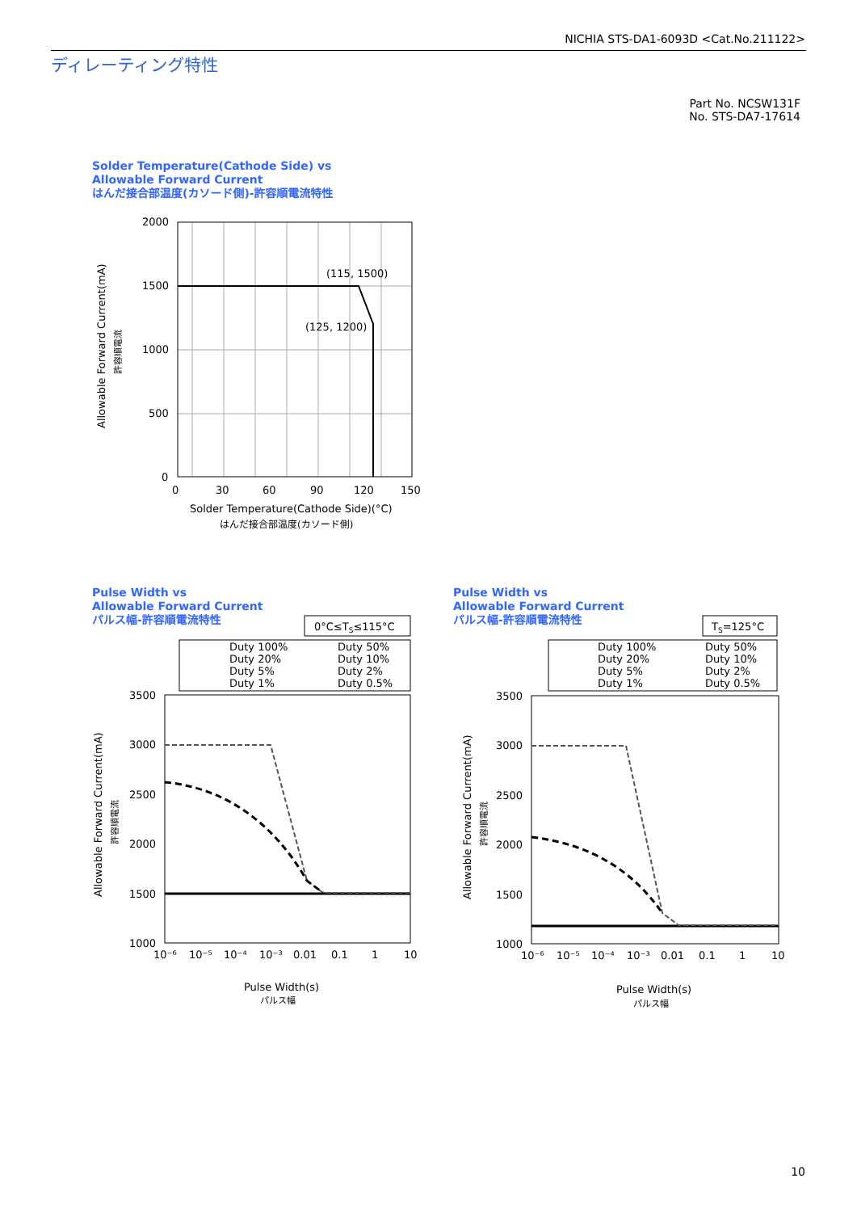NICHIA STS-DA1-6093D <Cat.No.211122>
ディレーティング特性
Part No. NCSW131F
No. STS-DA7-17614
Solder Temperature(Cathode Side) vs
Allowable Forward Current
はんだ接合部温度(カソード側)-許容順電流特性
(115, 1500)
(125, 1200)
2000
1500
1000
500
0
0
30
60
90
120
150
Solder Temperature(Cathode Side)(°C)
はんだ接合部温度(カソード側)
Allowable Forward Current(mA)
許容順電流
Pulse Width vs
Allowable Forward Current
パルス幅-許容順電流特性
Pulse Width vs
Allowable Forward Current
パルス幅-許容順電流特性
0°C≤TS≤115°C
Duty 100%
Duty 50%
Duty 20%
Duty 10%
Duty 5%
Duty 2%
Duty 1%
Duty 0.5%
3500
3000
2500
2000
1500
1000
10⁻⁶
10⁻⁵
10⁻⁴
10⁻³
0.01
0.1
1
10
Pulse Width(s)
パルス幅
Allowable Forward Current(mA)
許容順電流
TS=125°C
Duty 100%
Duty 50%
Duty 20%
Duty 10%
Duty 5%
Duty 2%
Duty 1%
Duty 0.5%
3500
3000
2500
2000
1500
1000
10⁻⁶
10⁻⁵
10⁻⁴
10⁻³
0.01
0.1
1
10
Pulse Width(s)
パルス幅
Allowable Forward Current(mA)
許容順電流
10